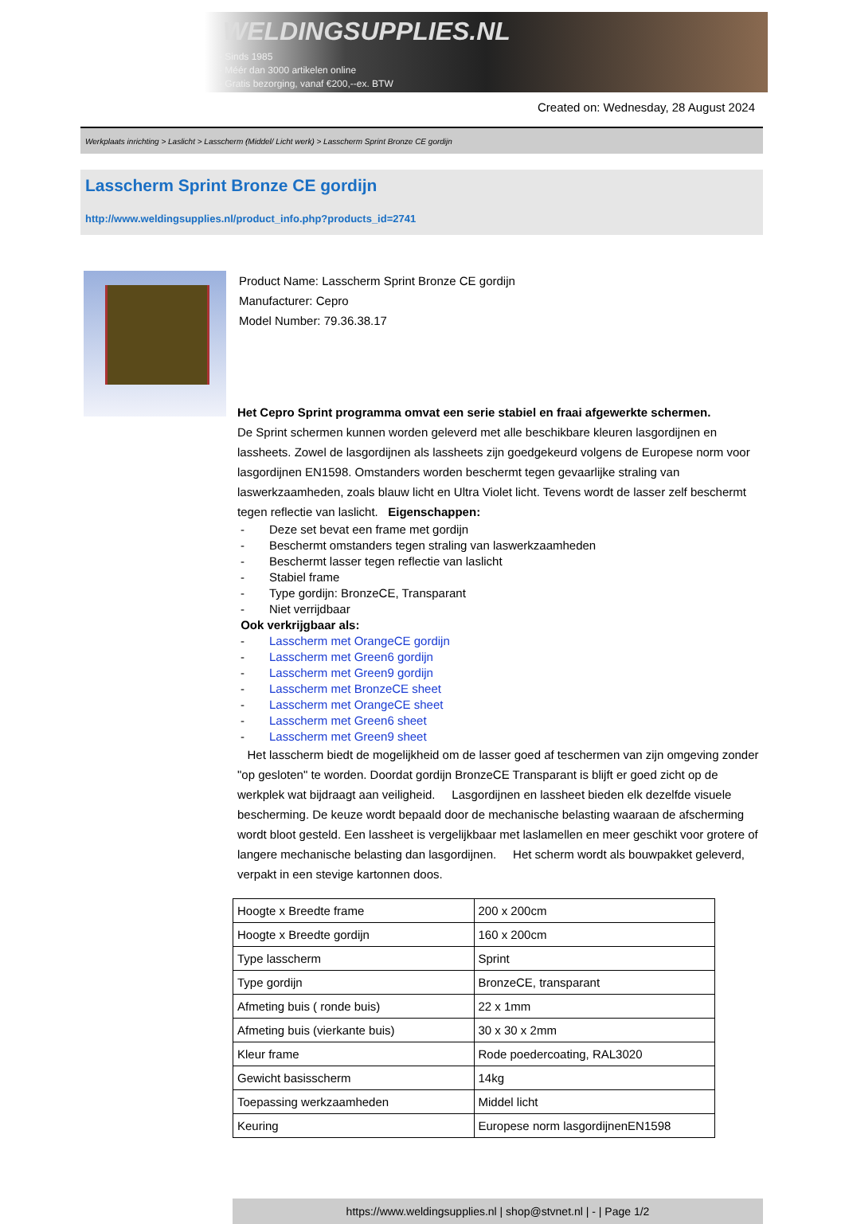WELDINGSUPPLIES.NL
- Sinds 1985
- Méér dan 3000 artikelen online
- Gratis bezorging, vanaf €200,--ex. BTW
Created on: Wednesday, 28 August 2024
Werkplaats inrichting > Laslicht > Lasscherm (Middel/ Licht werk) > Lasscherm Sprint Bronze CE gordijn
Lasscherm Sprint Bronze CE gordijn
http://www.weldingsupplies.nl/product_info.php?products_id=2741
Product Name: Lasscherm Sprint Bronze CE gordijn
Manufacturer: Cepro
Model Number: 79.36.38.17
Het Cepro Sprint programma omvat een serie stabiel en fraai afgewerkte schermen.
De Sprint schermen kunnen worden geleverd met alle beschikbare kleuren lasgordijnen en lassheets. Zowel de lasgordijnen als lassheets zijn goedgekeurd volgens de Europese norm voor lasgordijnen EN1598. Omstanders worden beschermt tegen gevaarlijke straling van laswerkzaamheden, zoals blauw licht en Ultra Violet licht. Tevens wordt de lasser zelf beschermt tegen reflectie van laslicht. Eigenschappen:
- Deze set bevat een frame met gordijn
- Beschermt omstanders tegen straling van laswerkzaamheden
- Beschermt lasser tegen reflectie van laslicht
- Stabiel frame
- Type gordijn: BronzeCE, Transparant
- Niet verrijdbaar
Ook verkrijgbaar als:
- Lasscherm met OrangeCE gordijn
- Lasscherm met Green6 gordijn
- Lasscherm met Green9 gordijn
- Lasscherm met BronzeCE sheet
- Lasscherm met OrangeCE sheet
- Lasscherm met Green6 sheet
- Lasscherm met Green9 sheet
Het lasscherm biedt de mogelijkheid om de lasser goed af teschermen van zijn omgeving zonder "op gesloten" te worden. Doordat gordijn BronzeCE Transparant is blijft er goed zicht op de werkplek wat bijdraagt aan veiligheid. Lasgordijnen en lassheet bieden elk dezelfde visuele bescherming. De keuze wordt bepaald door de mechanische belasting waaraan de afscherming wordt bloot gesteld. Een lassheet is vergelijkbaar met laslamellen en meer geschikt voor grotere of langere mechanische belasting dan lasgordijnen. Het scherm wordt als bouwpakket geleverd, verpakt in een stevige kartonnen doos.
| Hoogte x Breedte frame | 200 x 200cm |
| Hoogte x Breedte gordijn | 160 x 200cm |
| Type lasscherm | Sprint |
| Type gordijn | BronzeCE, transparant |
| Afmeting buis ( ronde buis) | 22 x 1mm |
| Afmeting buis (vierkante buis) | 30 x 30 x 2mm |
| Kleur frame | Rode poedercoating, RAL3020 |
| Gewicht basisscherm | 14kg |
| Toepassing werkzaamheden | Middel licht |
| Keuring | Europese norm lasgordijnenEN1598 |
https://www.weldingsupplies.nl | shop@stvnet.nl | - | Page 1/2